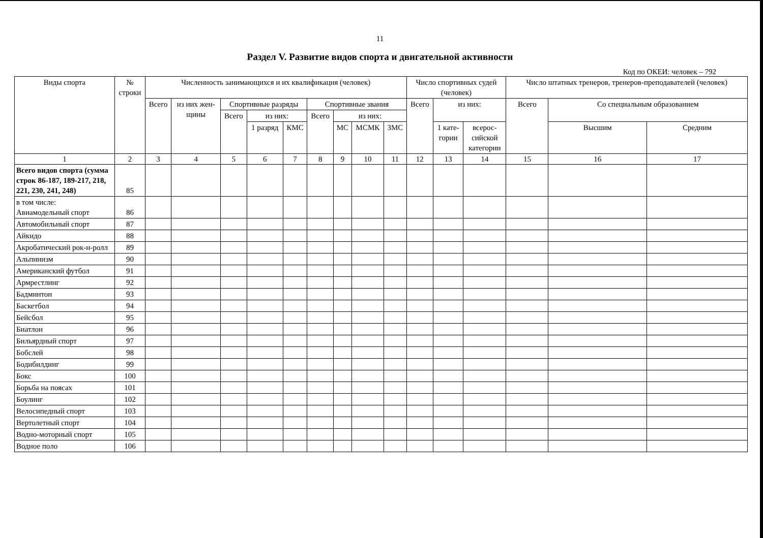11
Раздел V. Развитие видов спорта и двигательной активности
Код по ОКЕИ: человек – 792
| Виды спорта | № строки | Численность занимающихся и их квалификация (человек) | | | | | | | | | Число спортивных судей (человек) | | | Число штатных тренеров, тренеров-преподавателей (человек) | | |
| --- | --- | --- | --- | --- | --- | --- | --- | --- | --- | --- | --- | --- | --- | --- | --- | --- |
| | | Всего | из них жен- щины | Спортивные разряды | | | Спортивные звания | | | | Всего | из них: | | Всего | Со специальным образованием | |
| | | | | Всего | из них: | | Всего | из них: | | | | | | | | |
| | | | | | 1 разряд | КМС | | МС | МСМК | ЗМС | | 1 кате- гории | всерос- сийской категории | | Высшим | Средним |
| 1 | 2 | 3 | 4 | 5 | 6 | 7 | 8 | 9 | 10 | 11 | 12 | 13 | 14 | 15 | 16 | 17 |
| Всего видов спорта (сумма строк 86-187, 189-217, 218, 221, 230, 241, 248) | 85 | | | | | | | | | | | | | | | |
| в том числе: Авиамодельный спорт | 86 | | | | | | | | | | | | | | | |
| Автомобильный спорт | 87 | | | | | | | | | | | | | | | |
| Айкидо | 88 | | | | | | | | | | | | | | | |
| Акробатический рок-н-ролл | 89 | | | | | | | | | | | | | | | |
| Альпинизм | 90 | | | | | | | | | | | | | | | |
| Американский футбол | 91 | | | | | | | | | | | | | | | |
| Армрестлинг | 92 | | | | | | | | | | | | | | | |
| Бадминтон | 93 | | | | | | | | | | | | | | | |
| Баскетбол | 94 | | | | | | | | | | | | | | | |
| Бейсбол | 95 | | | | | | | | | | | | | | | |
| Биатлон | 96 | | | | | | | | | | | | | | | |
| Бильярдный спорт | 97 | | | | | | | | | | | | | | | |
| Бобслей | 98 | | | | | | | | | | | | | | | |
| Бодибилдинг | 99 | | | | | | | | | | | | | | | |
| Бокс | 100 | | | | | | | | | | | | | | | |
| Борьба на поясах | 101 | | | | | | | | | | | | | | | |
| Боулинг | 102 | | | | | | | | | | | | | | | |
| Велосипедный спорт | 103 | | | | | | | | | | | | | | | |
| Вертолетный спорт | 104 | | | | | | | | | | | | | | | |
| Водно-моторный спорт | 105 | | | | | | | | | | | | | | | |
| Водное поло | 106 | | | | | | | | | | | | | | | |